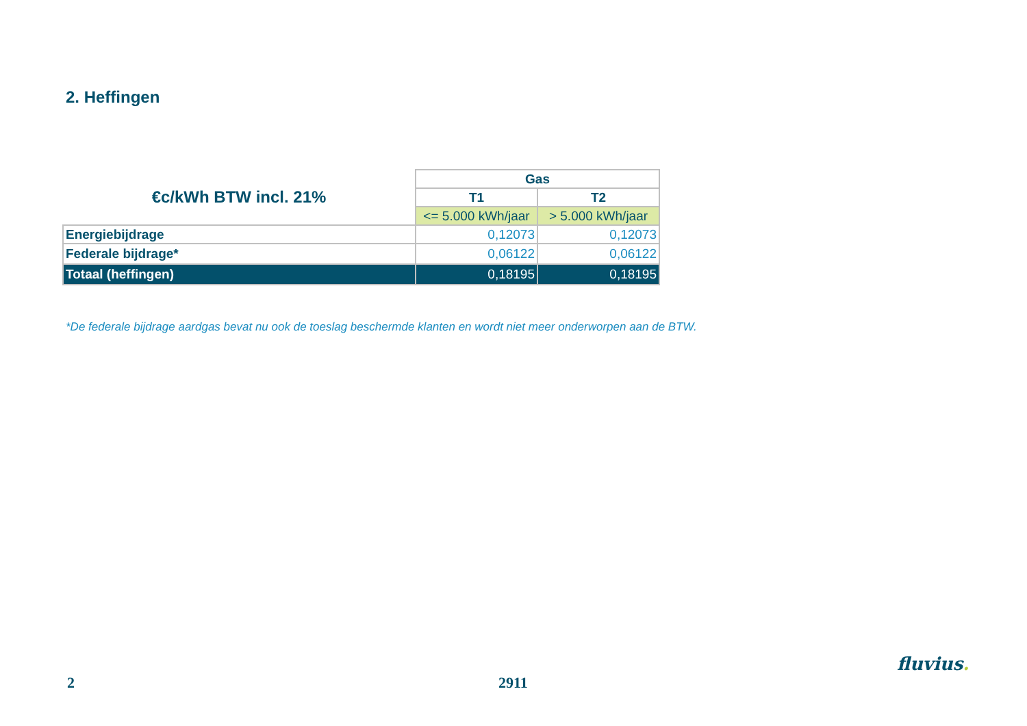2. Heffingen
| €c/kWh BTW incl. 21% | Gas | |
| --- | --- | --- |
| | T1 | T2 |
| | <= 5.000 kWh/jaar | > 5.000 kWh/jaar |
| Energiebijdrage | 0,12073 | 0,12073 |
| Federale bijdrage* | 0,06122 | 0,06122 |
| Totaal (heffingen) | 0,18195 | 0,18195 |
*De federale bijdrage aardgas bevat nu ook de toeslag beschermde klanten en wordt niet meer onderworpen aan de BTW.
2 2911
fluvius.